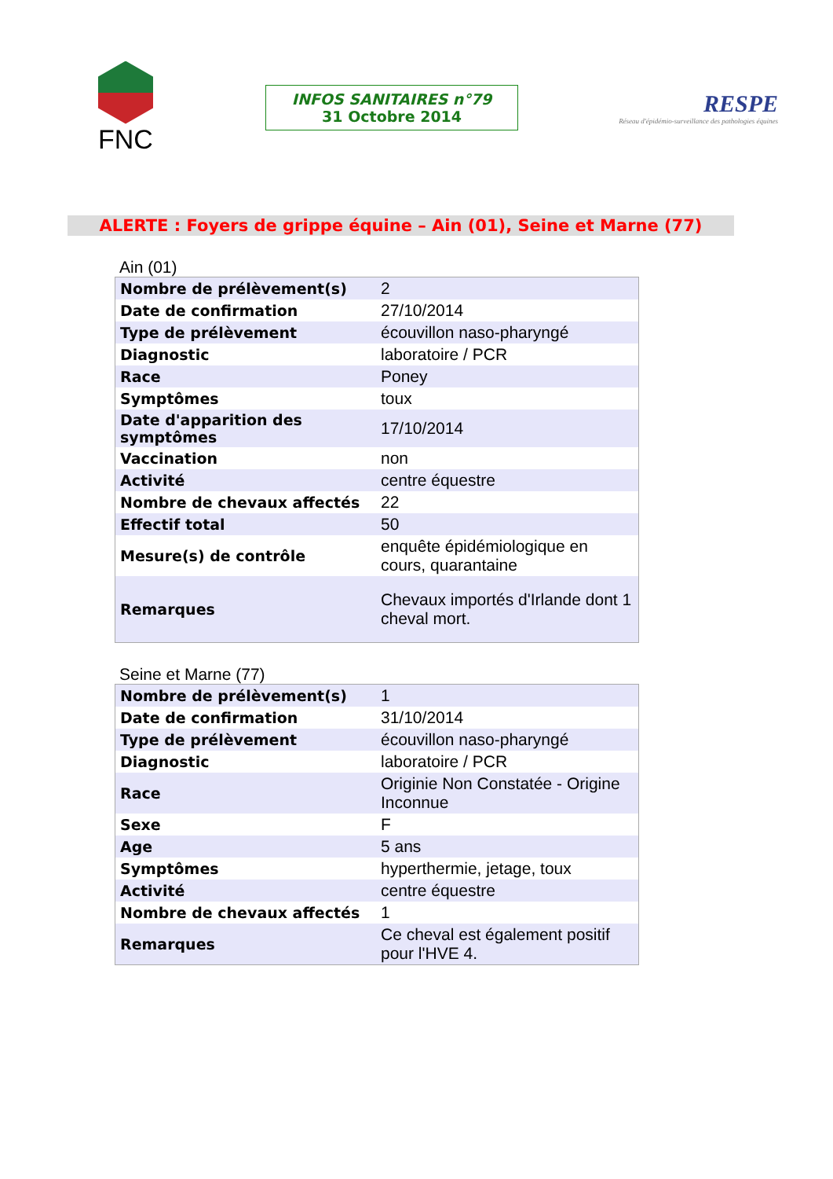FNC
INFOS SANITAIRES n°79
31 Octobre 2014
RESPE
Réseau d'épidémio-surveillance des pathologies équines
ALERTE : Foyers de grippe équine – Ain (01), Seine et Marne (77)
Ain (01)
| Nombre de prélèvement(s) | 2 |
| Date de confirmation | 27/10/2014 |
| Type de prélèvement | écouvillon naso-pharyngé |
| Diagnostic | laboratoire / PCR |
| Race | Poney |
| Symptômes | toux |
| Date d'apparition des symptômes | 17/10/2014 |
| Vaccination | non |
| Activité | centre équestre |
| Nombre de chevaux affectés | 22 |
| Effectif total | 50 |
| Mesure(s) de contrôle | enquête épidémiologique en cours, quarantaine |
| Remarques | Chevaux importés d'Irlande dont 1 cheval mort. |
Seine et Marne (77)
| Nombre de prélèvement(s) | 1 |
| Date de confirmation | 31/10/2014 |
| Type de prélèvement | écouvillon naso-pharyngé |
| Diagnostic | laboratoire / PCR |
| Race | Originie Non Constatée - Origine Inconnue |
| Sexe | F |
| Age | 5 ans |
| Symptômes | hyperthermie, jetage, toux |
| Activité | centre équestre |
| Nombre de chevaux affectés | 1 |
| Remarques | Ce cheval est également positif pour l'HVE 4. |